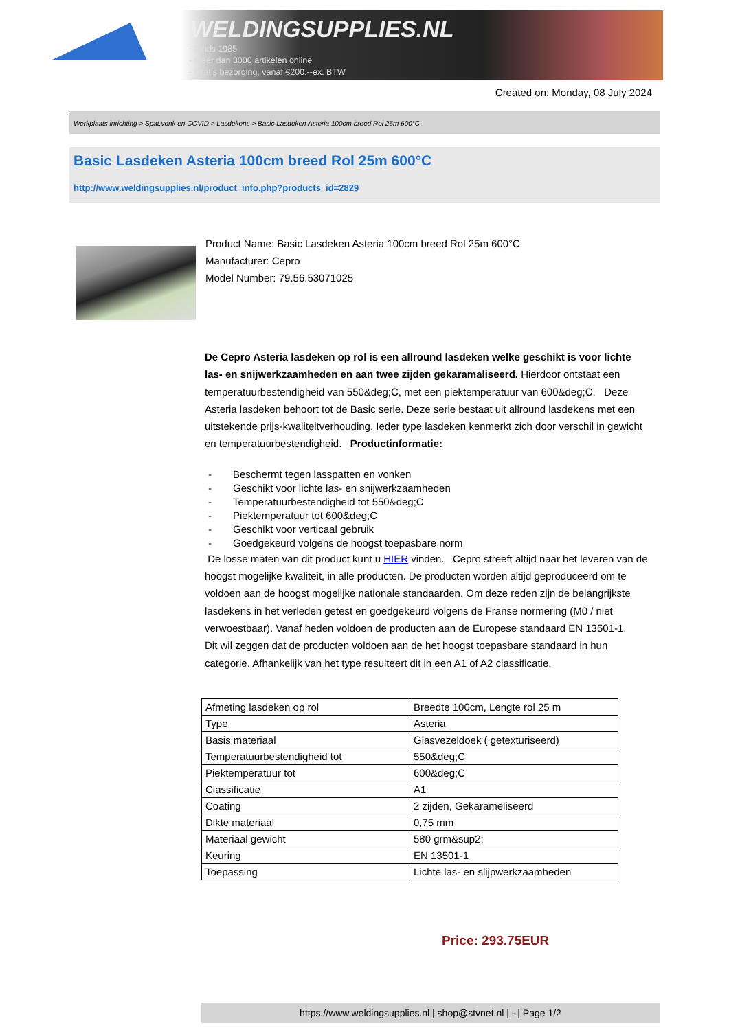WELDINGSUPPLIES.NL
- Sinds 1985
- Méér dan 3000 artikelen online
- Gratis bezorging, vanaf €200,--ex. BTW
Created on: Monday, 08 July 2024
Werkplaats inrichting > Spat,vonk en COVID > Lasdekens > Basic Lasdeken Asteria 100cm breed Rol 25m 600°C
Basic Lasdeken Asteria 100cm breed Rol 25m 600°C
http://www.weldingsupplies.nl/product_info.php?products_id=2829
Product Name: Basic Lasdeken Asteria 100cm breed Rol 25m 600°C
Manufacturer: Cepro
Model Number: 79.56.53071025
De Cepro Asteria lasdeken op rol is een allround lasdeken welke geschikt is voor lichte las- en snijwerkzaamheden en aan twee zijden gekaramaliseerd. Hierdoor ontstaat een temperatuurbestendigheid van 550&deg;C, met een piektemperatuur van 600&deg;C. Deze Asteria lasdeken behoort tot de Basic serie. Deze serie bestaat uit allround lasdekens met een uitstekende prijs-kwaliteitverhouding. Ieder type lasdeken kenmerkt zich door verschil in gewicht en temperatuurbestendigheid. Productinformatie:
- Beschermt tegen lasspatten en vonken
- Geschikt voor lichte las- en snijwerkzaamheden
- Temperatuurbestendigheid tot 550&deg;C
- Piektemperatuur tot 600&deg;C
- Geschikt voor verticaal gebruik
- Goedgekeurd volgens de hoogst toepasbare norm
De losse maten van dit product kunt u HIER vinden. Cepro streeft altijd naar het leveren van de hoogst mogelijke kwaliteit, in alle producten. De producten worden altijd geproduceerd om te voldoen aan de hoogst mogelijke nationale standaarden. Om deze reden zijn de belangrijkste lasdekens in het verleden getest en goedgekeurd volgens de Franse normering (M0 / niet verwoestbaar). Vanaf heden voldoen de producten aan de Europese standaard EN 13501-1. Dit wil zeggen dat de producten voldoen aan de het hoogst toepasbare standaard in hun categorie. Afhankelijk van het type resulteert dit in een A1 of A2 classificatie.
| Afmeting lasdeken op rol | Breedte 100cm, Lengte rol 25 m |
| Type | Asteria |
| Basis materiaal | Glasvezeldoek ( getexturiseerd) |
| Temperatuurbestendigheid tot | 550&deg;C |
| Piektemperatuur tot | 600&deg;C |
| Classificatie | A1 |
| Coating | 2 zijden, Gekarameliseerd |
| Dikte materiaal | 0,75 mm |
| Materiaal gewicht | 580 grm&sup2; |
| Keuring | EN 13501-1 |
| Toepassing | Lichte las- en slijpwerkzaamheden |
Price: 293.75EUR
https://www.weldingsupplies.nl | shop@stvnet.nl | - | Page 1/2